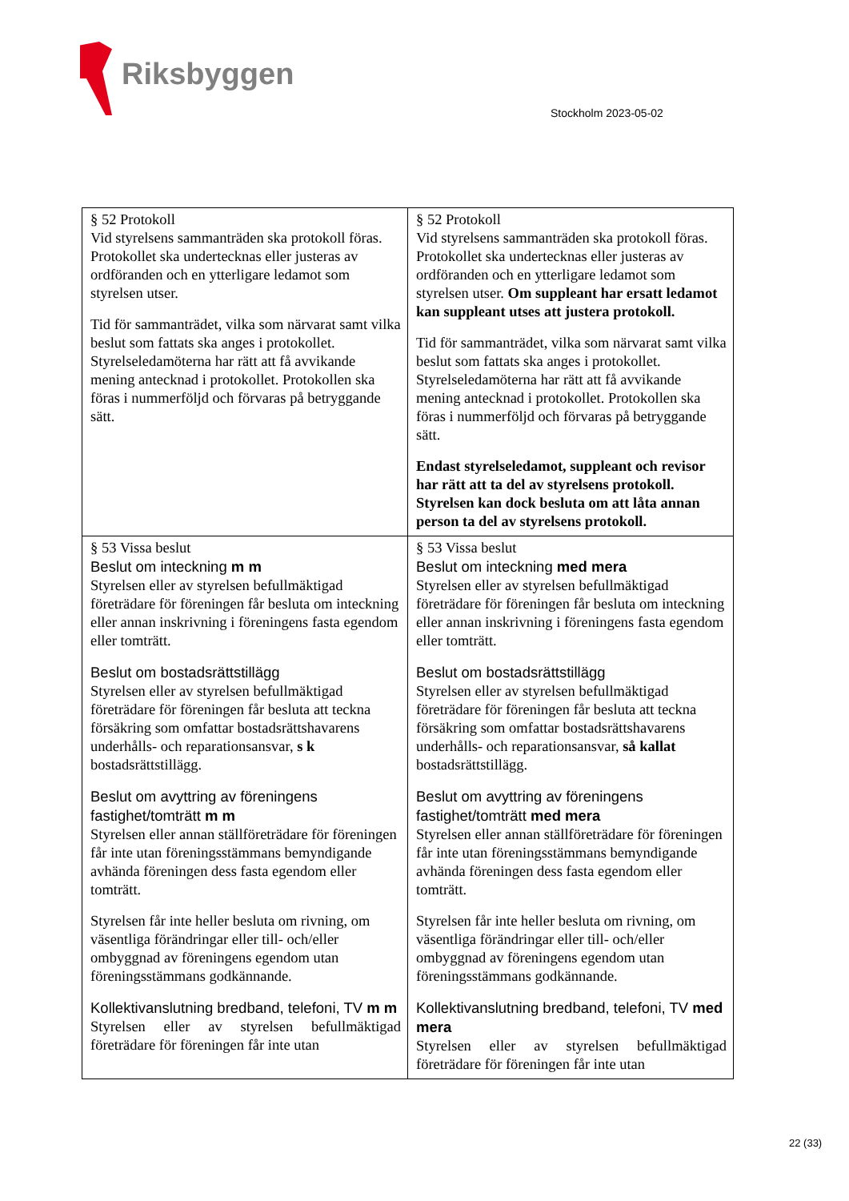Riksbyggen
Stockholm 2023-05-02
| § 52 Protokoll Vid styrelsens sammanträden ska protokoll föras. Protokollet ska undertecknas eller justeras av ordföranden och en ytterligare ledamot som styrelsen utser. Tid för sammanträdet, vilka som närvarat samt vilka beslut som fattats ska anges i protokollet. Styrelseledamöterna har rätt att få avvikande mening antecknad i protokollet. Protokollen ska föras i nummerföljd och förvaras på betryggande sätt. | § 52 Protokoll Vid styrelsens sammanträden ska protokoll föras. Protokollet ska undertecknas eller justeras av ordföranden och en ytterligare ledamot som styrelsen utser. Om suppleant har ersatt ledamot kan suppleant utses att justera protokoll. Tid för sammanträdet, vilka som närvarat samt vilka beslut som fattats ska anges i protokollet. Styrelseledamöterna har rätt att få avvikande mening antecknad i protokollet. Protokollen ska föras i nummerföljd och förvaras på betryggande sätt. Endast styrelseledamot, suppleant och revisor har rätt att ta del av styrelsens protokoll. Styrelsen kan dock besluta om att låta annan person ta del av styrelsens protokoll. |
| § 53 Vissa beslut Beslut om inteckning m m Styrelsen eller av styrelsen befullmäktigad företrädare för föreningen får besluta om inteckning eller annan inskrivning i föreningens fasta egendom eller tomträtt. Beslut om bostadsrättstillägg Styrelsen eller av styrelsen befullmäktigad företrädare för föreningen får besluta att teckna försäkring som omfattar bostadsrättshavarens underhålls- och reparationsansvar, s k bostadsrättstillägg. Beslut om avyttring av föreningens fastighet/tomträtt m m Styrelsen eller annan ställföreträdare för föreningen får inte utan föreningsstämmans bemyndigande avhända föreningen dess fasta egendom eller tomträtt. Styrelsen får inte heller besluta om rivning, om väsentliga förändringar eller till- och/eller ombyggnad av föreningens egendom utan föreningsstämmans godkännande. Kollektivanslutning bredband, telefoni, TV m m Styrelsen eller av styrelsen befullmäktigad företrädare för föreningen får inte utan | § 53 Vissa beslut Beslut om inteckning med mera Styrelsen eller av styrelsen befullmäktigad företrädare för föreningen får besluta om inteckning eller annan inskrivning i föreningens fasta egendom eller tomträtt. Beslut om bostadsrättstillägg Styrelsen eller av styrelsen befullmäktigad företrädare för föreningen får besluta att teckna försäkring som omfattar bostadsrättshavarens underhålls- och reparationsansvar, så kallat bostadsrättstillägg. Beslut om avyttring av föreningens fastighet/tomträtt med mera Styrelsen eller annan ställföreträdare för föreningen får inte utan föreningsstämmans bemyndigande avhända föreningen dess fasta egendom eller tomträtt. Styrelsen får inte heller besluta om rivning, om väsentliga förändringar eller till- och/eller ombyggnad av föreningens egendom utan föreningsstämmans godkännande. Kollektivanslutning bredband, telefoni, TV med mera Styrelsen eller av styrelsen befullmäktigad företrädare för föreningen får inte utan |
22 (33)